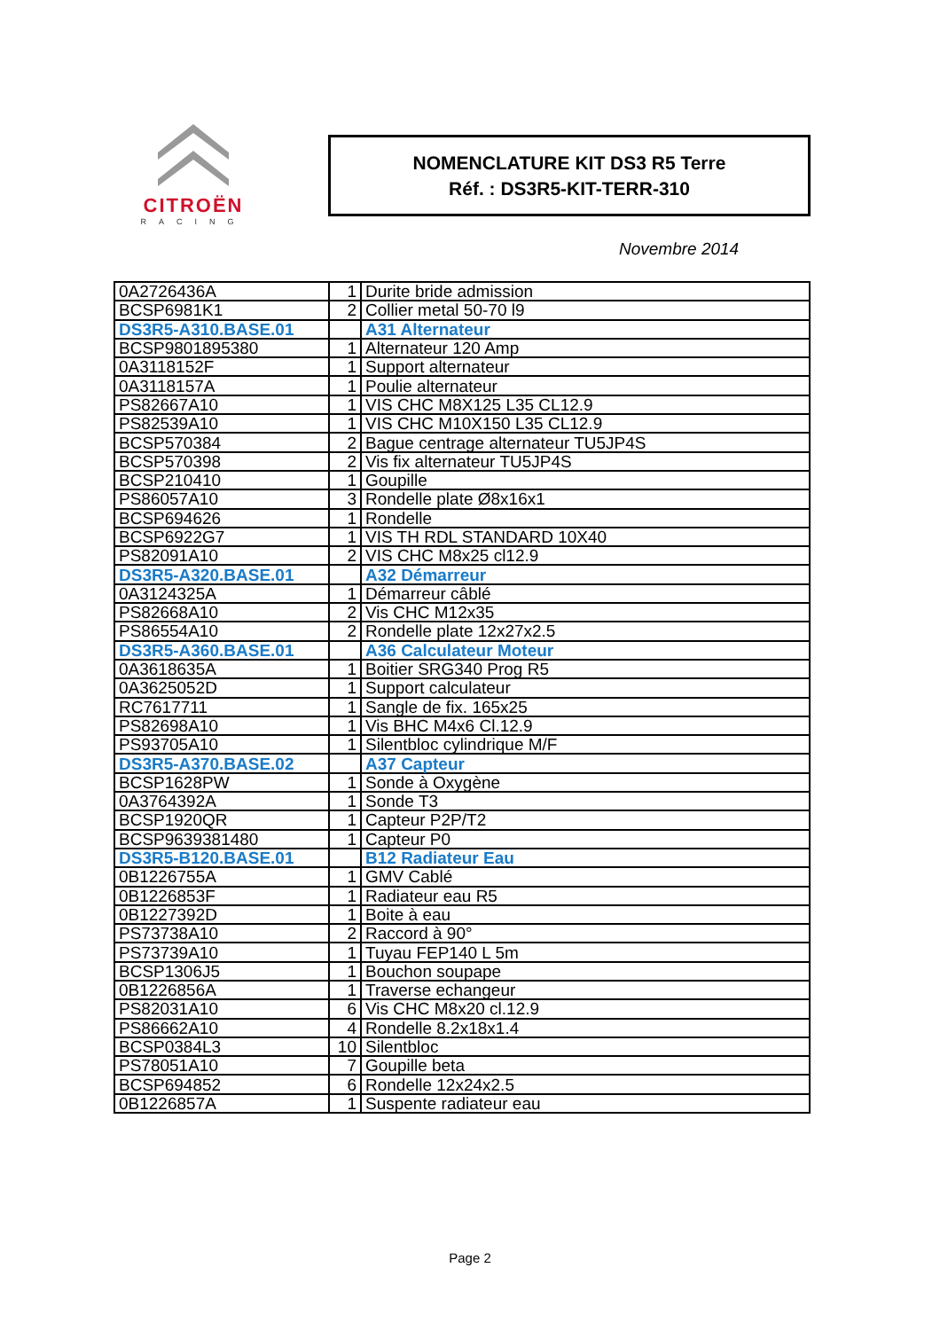CITROËN
RACING
NOMENCLATURE KIT DS3 R5 Terre
Réf. : DS3R5-KIT-TERR-310
Novembre 2014
| 0A2726436A | 1 | Durite bride admission |
| BCSP6981K1 | 2 | Collier metal 50-70 l9 |
| DS3R5-A310.BASE.01 | | A31 Alternateur |
| BCSP9801895380 | 1 | Alternateur 120 Amp |
| 0A3118152F | 1 | Support alternateur |
| 0A3118157A | 1 | Poulie alternateur |
| PS82667A10 | 1 | VIS CHC M8X125 L35 CL12.9 |
| PS82539A10 | 1 | VIS CHC M10X150 L35 CL12.9 |
| BCSP570384 | 2 | Bague centrage alternateur TU5JP4S |
| BCSP570398 | 2 | Vis fix alternateur TU5JP4S |
| BCSP210410 | 1 | Goupille |
| PS86057A10 | 3 | Rondelle plate Ø8x16x1 |
| BCSP694626 | 1 | Rondelle |
| BCSP6922G7 | 1 | VIS TH RDL STANDARD 10X40 |
| PS82091A10 | 2 | VIS CHC M8x25 cl12.9 |
| DS3R5-A320.BASE.01 | | A32 Démarreur |
| 0A3124325A | 1 | Démarreur câblé |
| PS82668A10 | 2 | Vis CHC M12x35 |
| PS86554A10 | 2 | Rondelle plate 12x27x2.5 |
| DS3R5-A360.BASE.01 | | A36 Calculateur Moteur |
| 0A3618635A | 1 | Boitier SRG340 Prog R5 |
| 0A3625052D | 1 | Support calculateur |
| RC7617711 | 1 | Sangle de fix. 165x25 |
| PS82698A10 | 1 | Vis BHC M4x6 Cl.12.9 |
| PS93705A10 | 1 | Silentbloc cylindrique M/F |
| DS3R5-A370.BASE.02 | | A37 Capteur |
| BCSP1628PW | 1 | Sonde à Oxygène |
| 0A3764392A | 1 | Sonde T3 |
| BCSP1920QR | 1 | Capteur P2P/T2 |
| BCSP9639381480 | 1 | Capteur P0 |
| DS3R5-B120.BASE.01 | | B12 Radiateur Eau |
| 0B1226755A | 1 | GMV Cablé |
| 0B1226853F | 1 | Radiateur eau R5 |
| 0B1227392D | 1 | Boite à eau |
| PS73738A10 | 2 | Raccord à 90° |
| PS73739A10 | 1 | Tuyau FEP140 L 5m |
| BCSP1306J5 | 1 | Bouchon soupape |
| 0B1226856A | 1 | Traverse echangeur |
| PS82031A10 | 6 | Vis CHC M8x20 cl.12.9 |
| PS86662A10 | 4 | Rondelle 8.2x18x1.4 |
| BCSP0384L3 | 10 | Silentbloc |
| PS78051A10 | 7 | Goupille beta |
| BCSP694852 | 6 | Rondelle 12x24x2.5 |
| 0B1226857A | 1 | Suspente radiateur eau |
Page 2